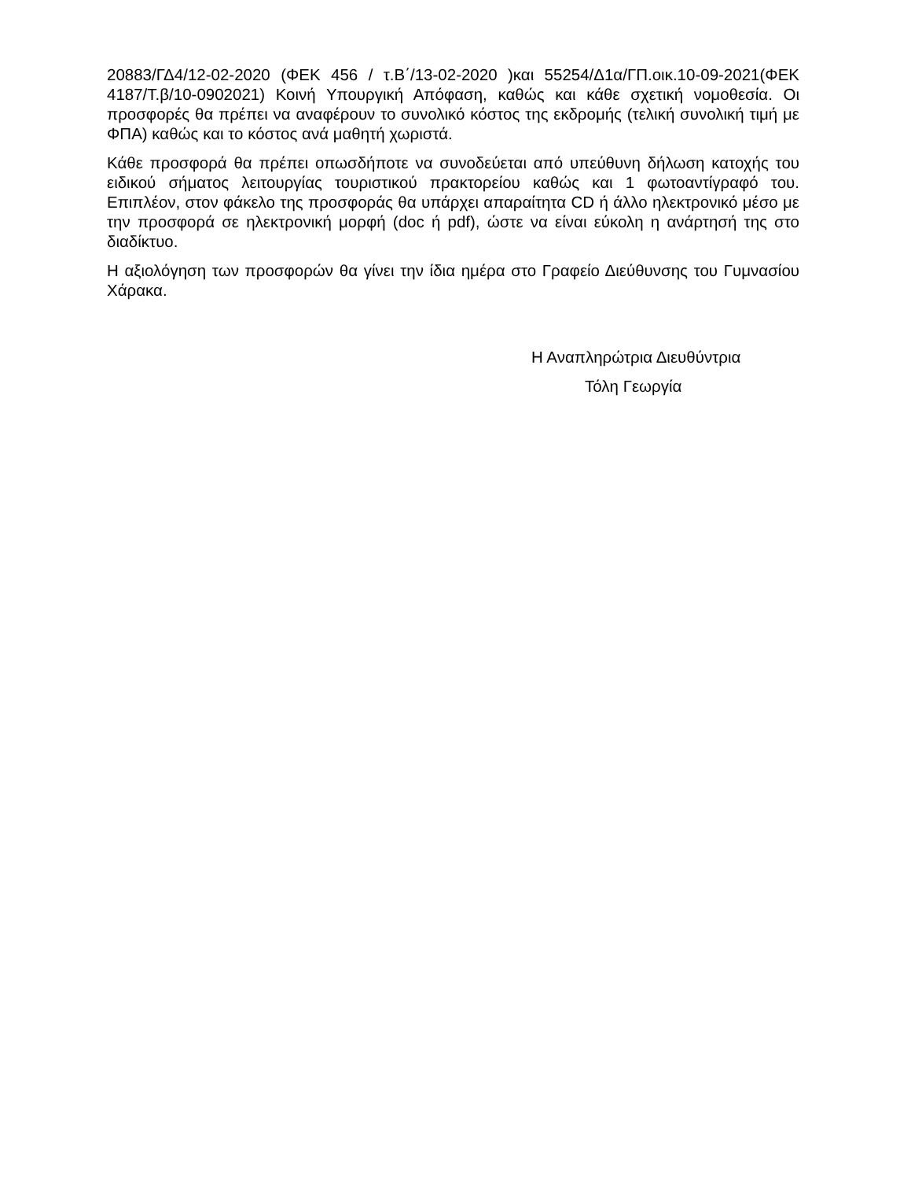20883/ΓΔ4/12-02-2020 (ΦΕΚ 456 / τ.Β΄/13-02-2020 )και 55254/Δ1α/ΓΠ.οικ.10-09-2021(ΦΕΚ 4187/Τ.β/10-0902021) Κοινή Υπουργική Απόφαση, καθώς και κάθε σχετική νομοθεσία. Οι προσφορές θα πρέπει να αναφέρουν το συνολικό κόστος της εκδρομής (τελική συνολική τιμή με ΦΠΑ) καθώς και το κόστος ανά μαθητή χωριστά.
Κάθε προσφορά θα πρέπει οπωσδήποτε να συνοδεύεται από υπεύθυνη δήλωση κατοχής του ειδικού σήματος λειτουργίας τουριστικού πρακτορείου καθώς και 1 φωτοαντίγραφό του. Επιπλέον, στον φάκελο της προσφοράς θα υπάρχει απαραίτητα CD ή άλλο ηλεκτρονικό μέσο με την προσφορά σε ηλεκτρονική μορφή (doc ή pdf), ώστε να είναι εύκολη η ανάρτησή της στο διαδίκτυο.
Η αξιολόγηση των προσφορών θα γίνει την ίδια ημέρα στο Γραφείο Διεύθυνσης του Γυμνασίου Χάρακα.
Η Αναπληρώτρια Διευθύντρια
Τόλη Γεωργία